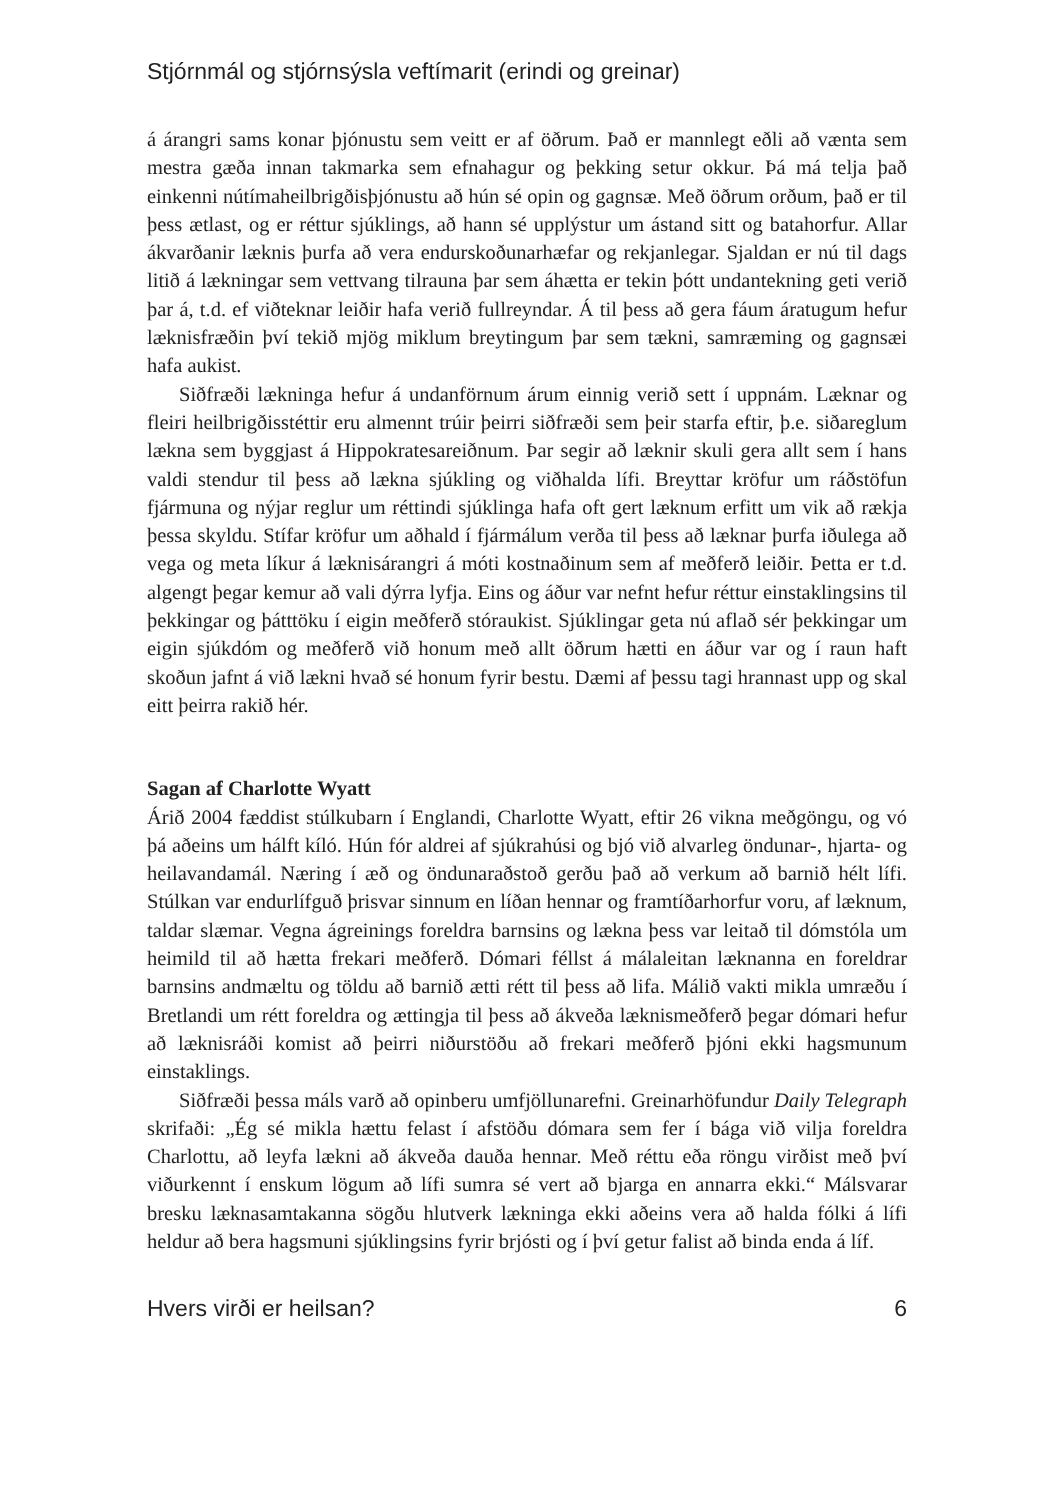Stjórnmál og stjórnsýsla veftímarit (erindi og greinar)
á árangri sams konar þjónustu sem veitt er af öðrum. Það er mannlegt eðli að vænta sem mestra gæða innan takmarka sem efnahagur og þekking setur okkur. Þá má telja það einkenni nútímaheilbrigðisþjónustu að hún sé opin og gagnsæ. Með öðrum orðum, það er til þess ætlast, og er réttur sjúklings, að hann sé upplýstur um ástand sitt og batahorfur. Allar ákvarðanir læknis þurfa að vera endurskoðunar­hæfar og rekjanlegar. Sjaldan er nú til dags litið á lækningar sem vettvang tilrauna þar sem áhætta er tekin þótt undantekning geti verið þar á, t.d. ef viðteknar leiðir hafa verið fullreyndar. Á til þess að gera fáum áratugum hefur læknisfræðin því tek­ið mjög miklum breytingum þar sem tækni, samræming og gagnsæi hafa aukist.
Siðfræði lækninga hefur á undanförnum árum einnig verið sett í uppnám. Læknar og fleiri heilbrigðisstéttir eru almennt trúir þeirri siðfræði sem þeir starfa eftir, þ.e. siðareglum lækna sem byggjast á Hippokratesareiðnum. Þar segir að læknir skuli gera allt sem í hans valdi stendur til þess að lækna sjúkling og við­halda lífi. Breyttar kröfur um ráðstöfun fjármuna og nýjar reglur um réttindi sjúklinga hafa oft gert læknum erfitt um vik að rækja þessa skyldu. Stífar kröfur um aðhald í fjármálum verða til þess að læknar þurfa iðulega að vega og meta líkur á læknisárangri á móti kostnaðinum sem af meðferð leiðir. Þetta er t.d. algengt þegar kemur að vali dýrra lyfja. Eins og áður var nefnt hefur réttur einstaklingsins til þekkingar og þátttöku í eigin meðferð stóraukist. Sjúklingar geta nú aflað sér þekkingar um eigin sjúkdóm og meðferð við honum með allt öðrum hætti en áður var og í raun haft skoðun jafnt á við lækni hvað sé honum fyrir bestu. Dæmi af þessu tagi hrannast upp og skal eitt þeirra rakið hér.
Sagan af Charlotte Wyatt
Árið 2004 fæddist stúlkubarn í Englandi, Charlotte Wyatt, eftir 26 vikna með­göngu, og vó þá aðeins um hálft kíló. Hún fór aldrei af sjúkrahúsi og bjó við alvar­leg öndunar-, hjarta- og heilavandamál. Næring í æð og öndunaraðstoð gerðu það að verkum að barnið hélt lífi. Stúlkan var endurlífguð þrisvar sinnum en líðan hennar og framtíðarhorfur voru, af læknum, taldar slæmar. Vegna ágreinings for­eldra barnsins og lækna þess var leitað til dómstóla um heimild til að hætta frekari meðferð. Dómari féllst á málaleitan læknanna en foreldrar barnsins andmæltu og töldu að barnið ætti rétt til þess að lifa. Málið vakti mikla umræðu í Bretlandi um rétt foreldra og ættingja til þess að ákveða læknismeðferð þegar dómari hefur að læknisráði komist að þeirri niðurstöðu að frekari meðferð þjóni ekki hagsmunum einstaklings.
Siðfræði þessa máls varð að opinberu umfjöllunarefni. Greinarhöfundur Daily Telegraph skrifaði: „Ég sé mikla hættu felast í afstöðu dómara sem fer í bága við vilja foreldra Charlottu, að leyfa lækni að ákveða dauða hennar. Með réttu eða röngu virðist með því viðurkennt í enskum lögum að lífi sumra sé vert að bjarga en ann­arra ekki.“ Málsvarar bresku læknasamtakanna sögðu hlutverk lækninga ekki aðe­ins vera að halda fólki á lífi heldur að bera hagsmuni sjúklingsins fyrir brjósti og í því getur falist að binda enda á líf.
Hvers virði er heilsan? 6